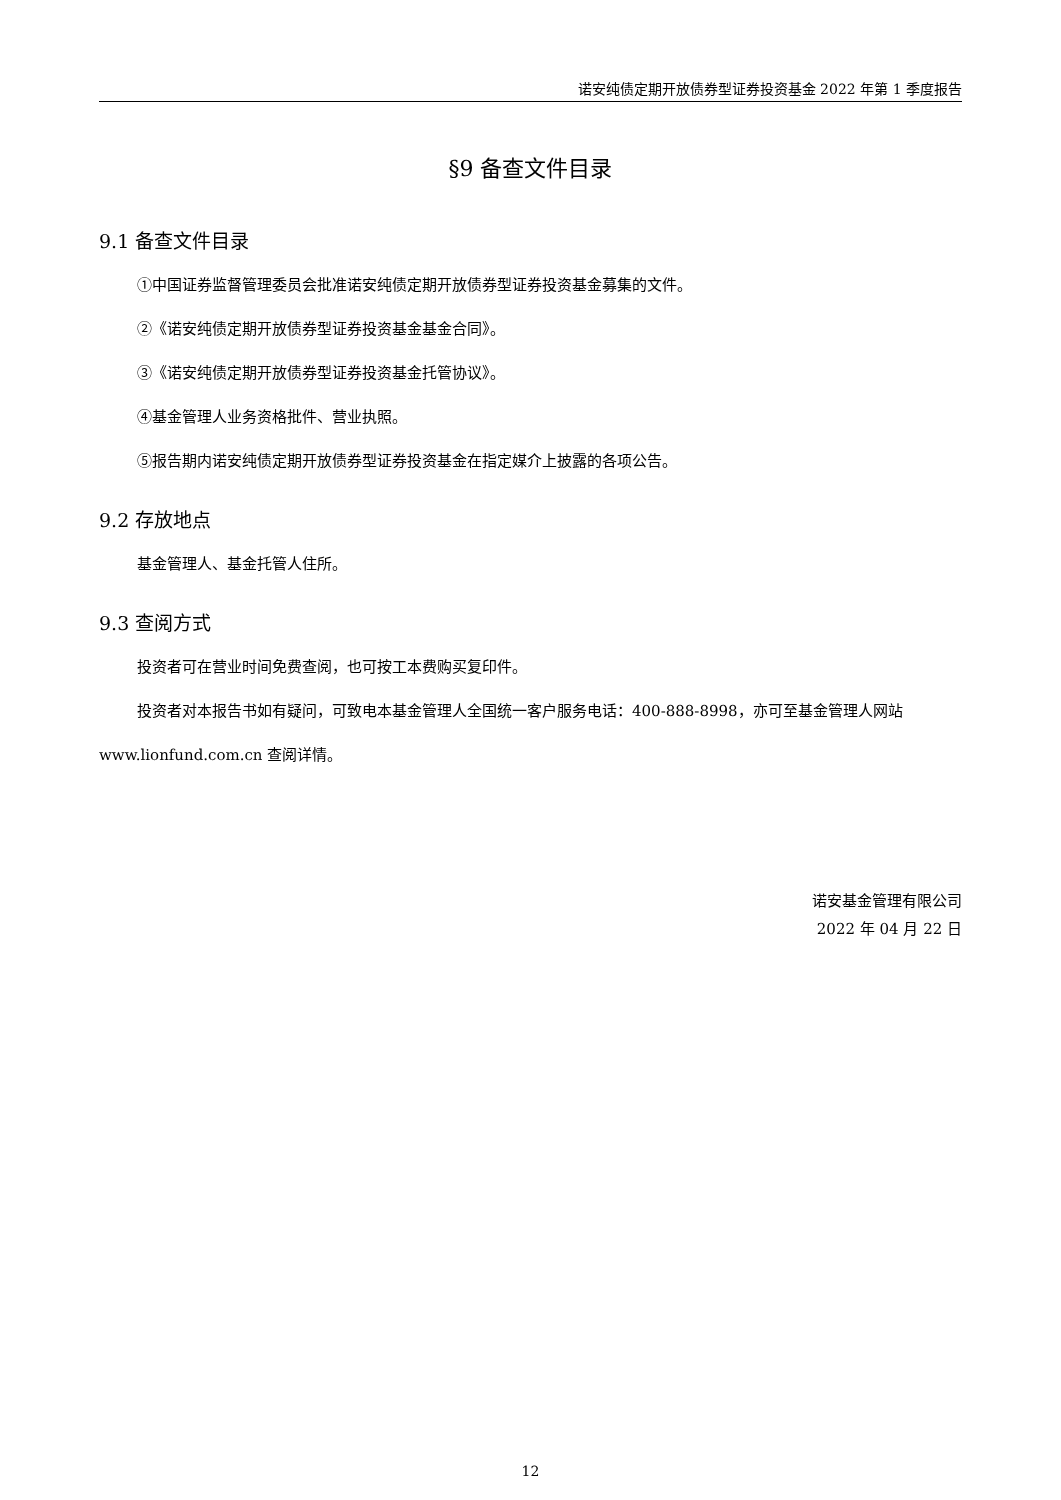诺安纯债定期开放债券型证券投资基金 2022 年第 1 季度报告
§9 备查文件目录
9.1 备查文件目录
①中国证券监督管理委员会批准诺安纯债定期开放债券型证券投资基金募集的文件。
②《诺安纯债定期开放债券型证券投资基金基金合同》。
③《诺安纯债定期开放债券型证券投资基金托管协议》。
④基金管理人业务资格批件、营业执照。
⑤报告期内诺安纯债定期开放债券型证券投资基金在指定媒介上披露的各项公告。
9.2 存放地点
基金管理人、基金托管人住所。
9.3 查阅方式
投资者可在营业时间免费查阅，也可按工本费购买复印件。
投资者对本报告书如有疑问，可致电本基金管理人全国统一客户服务电话：400-888-8998，亦可至基金管理人网站 www.lionfund.com.cn 查阅详情。
诺安基金管理有限公司
2022 年 04 月 22 日
12